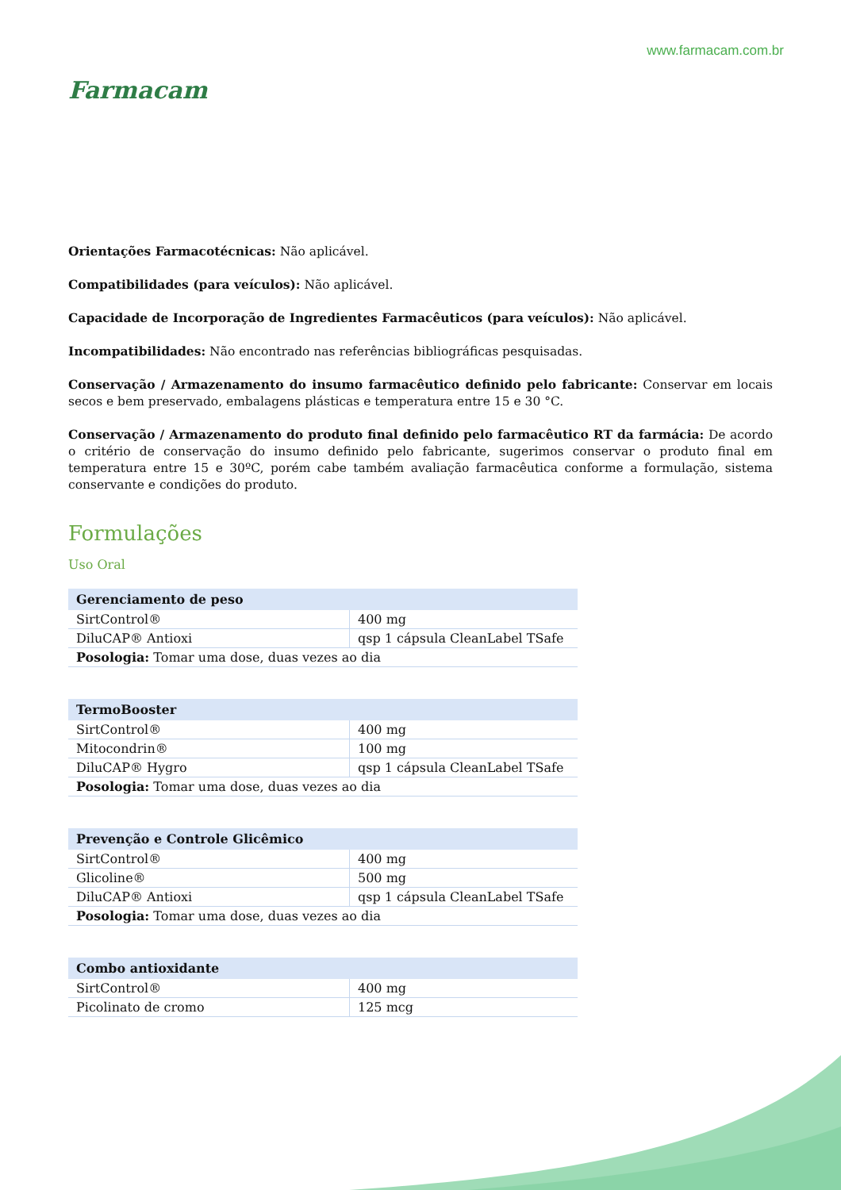Farmacam
www.farmacam.com.br
Orientações Farmacotécnicas: Não aplicável.
Compatibilidades (para veículos): Não aplicável.
Capacidade de Incorporação de Ingredientes Farmacêuticos (para veículos): Não aplicável.
Incompatibilidades: Não encontrado nas referências bibliográficas pesquisadas.
Conservação / Armazenamento do insumo farmacêutico definido pelo fabricante: Conservar em locais secos e bem preservado, embalagens plásticas e temperatura entre 15 e 30 °C.
Conservação / Armazenamento do produto final definido pelo farmacêutico RT da farmácia: De acordo o critério de conservação do insumo definido pelo fabricante, sugerimos conservar o produto final em temperatura entre 15 e 30ºC, porém cabe também avaliação farmacêutica conforme a formulação, sistema conservante e condições do produto.
Formulações
Uso Oral
| Gerenciamento de peso | |
| --- | --- |
| SirtControl® | 400 mg |
| DiluCAP® Antioxi | qsp 1 cápsula CleanLabel TSafe |
| Posologia: Tomar uma dose, duas vezes ao dia | |
| TermoBooster | |
| --- | --- |
| SirtControl® | 400 mg |
| Mitocondrin® | 100 mg |
| DiluCAP® Hygro | qsp 1 cápsula CleanLabel TSafe |
| Posologia: Tomar uma dose, duas vezes ao dia | |
| Prevenção e Controle Glicêmico | |
| --- | --- |
| SirtControl® | 400 mg |
| Glicoline® | 500 mg |
| DiluCAP® Antioxi | qsp 1 cápsula CleanLabel TSafe |
| Posologia: Tomar uma dose, duas vezes ao dia | |
| Combo antioxidante | |
| --- | --- |
| SirtControl® | 400 mg |
| Picolinato de cromo | 125 mcg |